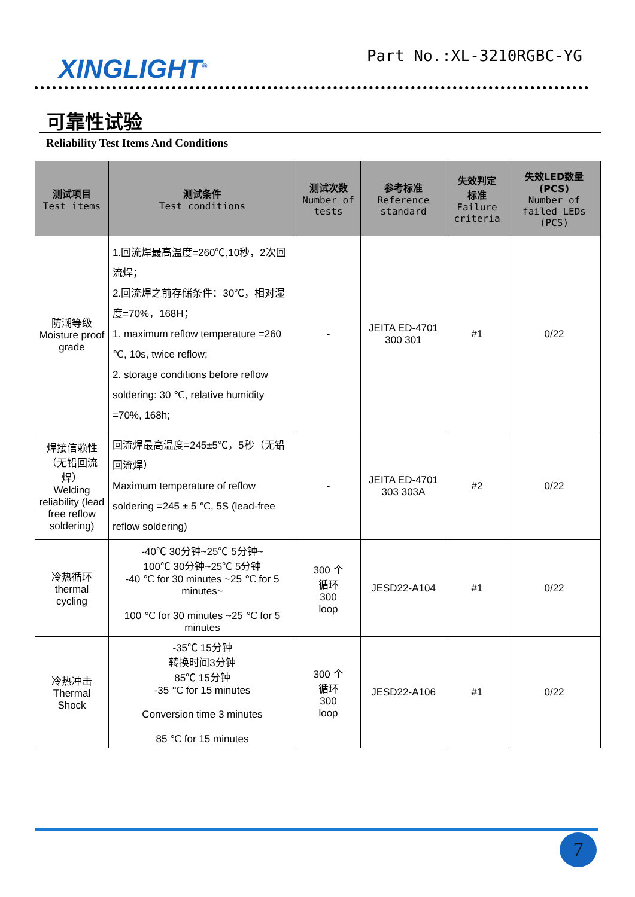XINGLIGHT<sup>®</sup> Part No.:XL-3210RGBC-YG
可靠性试验
Reliability Test Items And Conditions
| 测试项目 Test items | 测试条件 Test conditions | 测试次数 Number of tests | 参考标准 Reference standard | 失效判定 标准 Failure criteria | 失效LED数量 (PCS) Number of failed LEDs (PCS) |
| --- | --- | --- | --- | --- | --- |
| 防潮等级 Moisture proof grade | 1.回流焊最高温度=260℃,10秒，2次回流焊； 2.回流焊之前存储条件：30℃，相对湿度=70%，168H； 1. maximum reflow temperature =260 ℃, 10s, twice reflow; 2. storage conditions before reflow soldering: 30 ℃, relative humidity =70%, 168h; | - | JEITA ED-4701 300 301 | #1 | 0/22 |
| 焊接信赖性（无铅回流焊） Welding reliability (lead free reflow soldering) | 回流焊最高温度=245±5℃，5秒（无铅回流焊） Maximum temperature of reflow soldering =245 ± 5 ℃, 5S (lead-free reflow soldering) | - | JEITA ED-4701 303 303A | #2 | 0/22 |
| 冷热循环 thermal cycling | -40℃ 30分钟~25℃ 5分钟~ 100℃ 30分钟~25℃ 5分钟 -40 ℃ for 30 minutes ~25 ℃ for 5 minutes~ 100 ℃ for 30 minutes ~25 ℃ for 5 minutes | 300 个 循环 300 loop | JESD22-A104 | #1 | 0/22 |
| 冷热冲击 Thermal Shock | -35℃ 15分钟 转换时间3分钟 85℃ 15分钟 -35 ℃ for 15 minutes Conversion time 3 minutes 85 ℃ for 15 minutes | 300 个 循环 300 loop | JESD22-A106 | #1 | 0/22 |
7